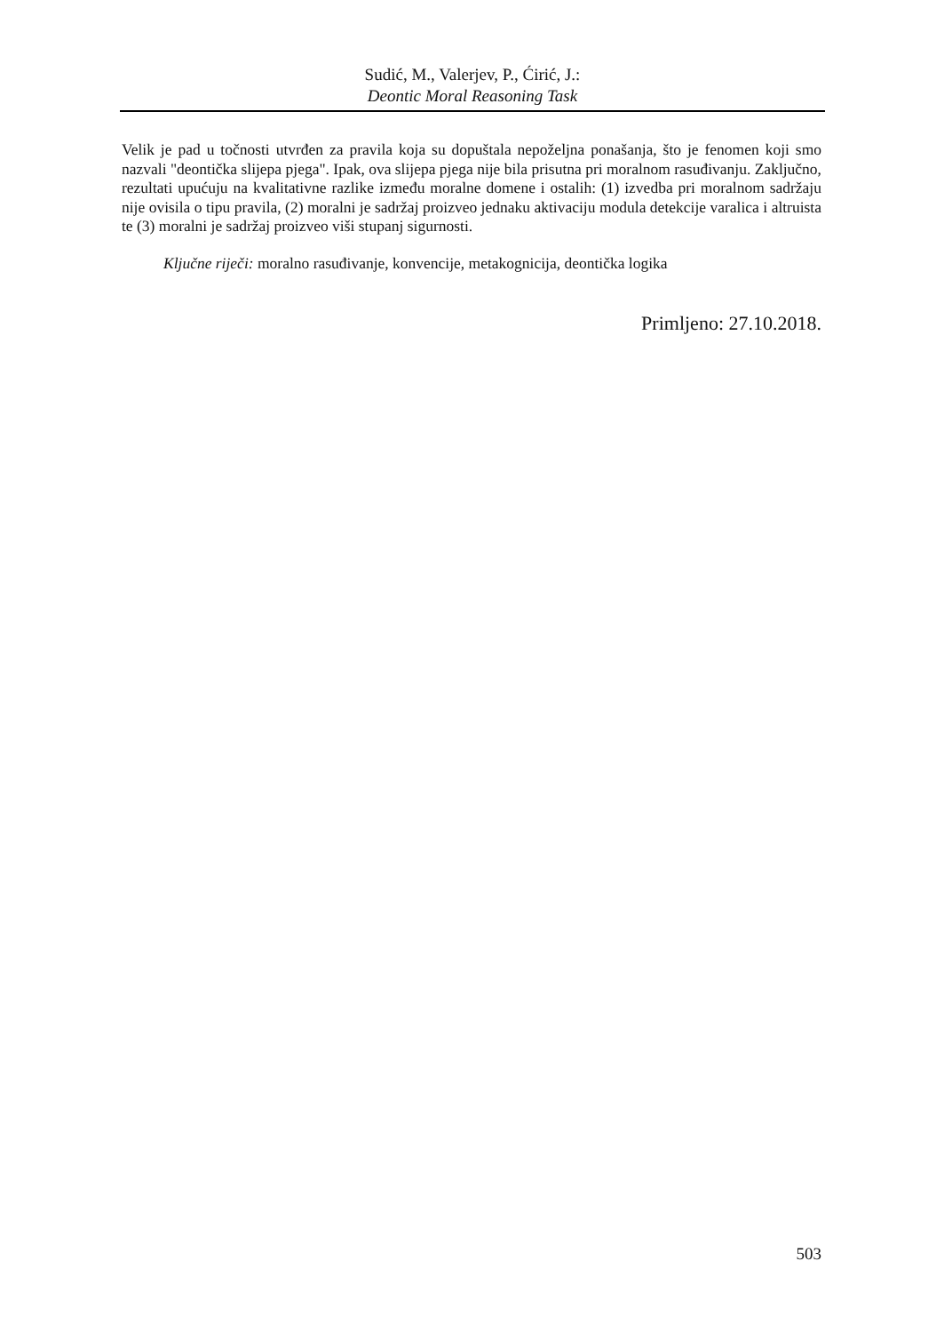Sudić, M., Valerjev, P., Ćirić, J.:
Deontic Moral Reasoning Task
Velik je pad u točnosti utvrđen za pravila koja su dopuštala nepoželjna ponašanja, što je fenomen koji smo nazvali "deontička slijepa pjega". Ipak, ova slijepa pjega nije bila prisutna pri moralnom rasuđivanju. Zaključno, rezultati upućuju na kvalitativne razlike između moralne domene i ostalih: (1) izvedba pri moralnom sadržaju nije ovisila o tipu pravila, (2) moralni je sadržaj proizveo jednaku aktivaciju modula detekcije varalica i altruista te (3) moralni je sadržaj proizveo viši stupanj sigurnosti.
Ključne riječi: moralno rasuđivanje, konvencije, metakognicija, deontička logika
Primljeno: 27.10.2018.
503